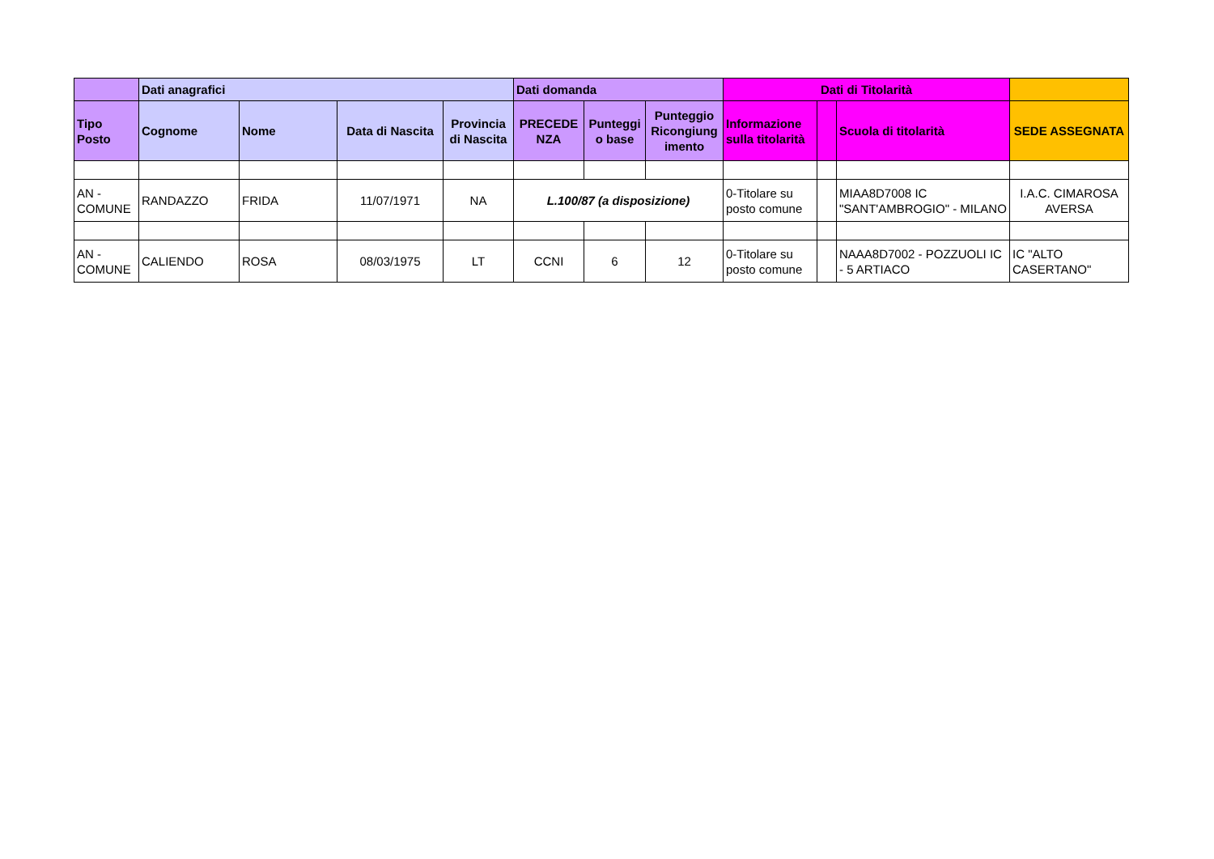| | Dati anagrafici | | | | Dati domanda | | | Dati di Titolarità | | | |
| --- | --- | --- | --- | --- | --- | --- | --- | --- | --- | --- | --- |
| Tipo Posto | Cognome | Nome | Data di Nascita | Provincia di Nascita | PRECEDE NZA | Punteggi o base | Punteggio Ricongiung imento | Informazione sulla titolarità | | Scuola di titolarità | SEDE ASSEGNATA |
| AN - COMUNE | RANDAZZO | FRIDA | 11/07/1971 | NA | L.100/87 (a disposizione) | | | 0-Titolare su posto comune | | MIAA8D7008 IC "SANT'AMBROGIO" - MILANO | I.A.C. CIMAROSA AVERSA |
| AN - COMUNE | CALIENDO | ROSA | 08/03/1975 | LT | CCNI | 6 | 12 | 0-Titolare su posto comune | | NAAA8D7002 - POZZUOLI IC - 5 ARTIACO | IC "ALTO CASERTANO" |